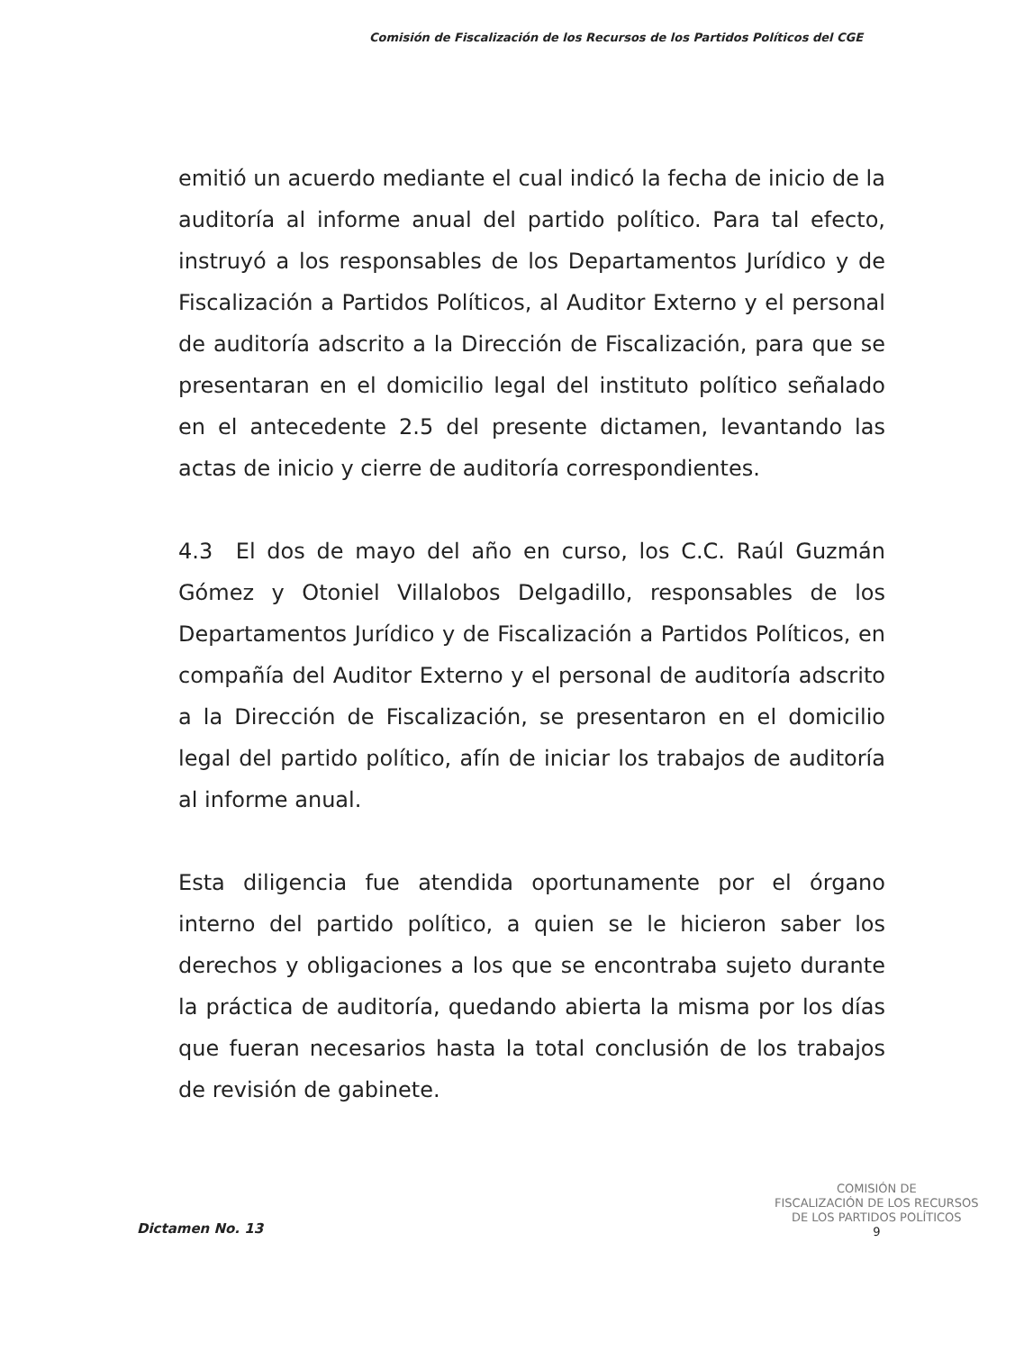Comisión de Fiscalización de los Recursos de los Partidos Políticos del CGE
emitió un acuerdo mediante el cual indicó la fecha de inicio de la auditoría al informe anual del partido político. Para tal efecto, instruyó a los responsables de los Departamentos Jurídico y de Fiscalización a Partidos Políticos, al Auditor Externo y el personal de auditoría adscrito a la Dirección de Fiscalización, para que se presentaran en el domicilio legal del instituto político señalado en el antecedente 2.5 del presente dictamen, levantando las actas de inicio y cierre de auditoría correspondientes.
4.3 El dos de mayo del año en curso, los C.C. Raúl Guzmán Gómez y Otoniel Villalobos Delgadillo, responsables de los Departamentos Jurídico y de Fiscalización a Partidos Políticos, en compañía del Auditor Externo y el personal de auditoría adscrito a la Dirección de Fiscalización, se presentaron en el domicilio legal del partido político, afín de iniciar los trabajos de auditoría al informe anual.
Esta diligencia fue atendida oportunamente por el órgano interno del partido político, a quien se le hicieron saber los derechos y obligaciones a los que se encontraba sujeto durante la práctica de auditoría, quedando abierta la misma por los días que fueran necesarios hasta la total conclusión de los trabajos de revisión de gabinete.
COMISIÓN DE
FISCALIZACIÓN DE LOS RECURSOS
DE LOS PARTIDOS POLÍTICOS
9
Dictamen No. 13